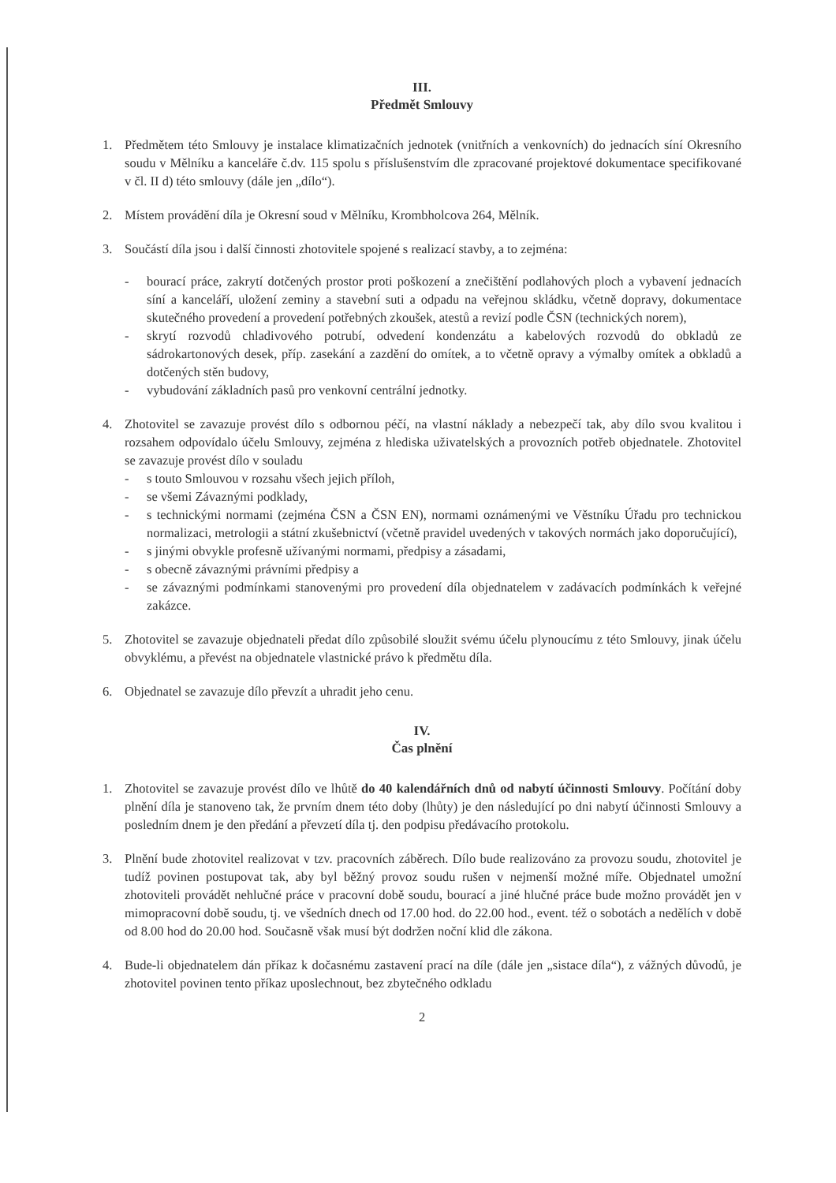III.
Předmět Smlouvy
1. Předmětem této Smlouvy je instalace klimatizačních jednotek (vnitřních a venkovních) do jednacích síní Okresního soudu v Mělníku a kanceláře č.dv. 115 spolu s příslušenstvím dle zpracované projektové dokumentace specifikované v čl. II d) této smlouvy (dále jen „dílo“).
2. Místem provádění díla je Okresní soud v Mělníku, Krombholcova 264, Mělník.
3. Součástí díla jsou i další činnosti zhotovitele spojené s realizací stavby, a to zejména:
- bourací práce, zakrytí dotčených prostor proti poškození a znečištění podlahových ploch a vybavení jednacích síní a kanceláří, uložení zeminy a stavební suti a odpadu na veřejnou skládku, včetně dopravy, dokumentace skutečného provedení a provedení potřebných zkoušek, atestů a revizí podle ČSN (technických norem),
- skrytí rozvodů chladivového potrubí, odvedení kondenzátu a kabelových rozvodů do obkladů ze sádrokartonových desek, příp. zasekání a zazdění do omítek, a to včetně opravy a výmalby omítek a obkladů a dotčených stěn budovy,
- vybudování základních pasů pro venkovní centrální jednotky.
4. Zhotovitel se zavazuje provést dílo s odbornou péčí, na vlastní náklady a nebezpečí tak, aby dílo svou kvalitou i rozsahem odpovídalo účelu Smlouvy, zejména z hlediska uživatelských a provozních potřeb objednatele. Zhotovitel se zavazuje provést dílo v souladu
- s touto Smlouvou v rozsahu všech jejich příloh,
- se všemi Závaznými podklady,
- s technickými normami (zejména ČSN a ČSN EN), normami oznámenými ve Věstníku Úřadu pro technickou normalizaci, metrologii a státní zkušebnictví (včetně pravidel uvedených v takových normách jako doporučující),
- s jinými obvykle profesně užívanými normami, předpisy a zásadami,
- s obecně závaznými právními předpisy a
- se závaznými podmínkami stanovenými pro provedení díla objednatelem v zadávacích podmínkách k veřejné zakázce.
5. Zhotovitel se zavazuje objednateli předat dílo způsobilé sloužit svému účelu plynoucímu z této Smlouvy, jinak účelu obvyklému, a převést na objednatele vlastnické právo k předmětu díla.
6. Objednatel se zavazuje dílo převzít a uhradit jeho cenu.
IV.
Čas plnění
1. Zhotovitel se zavazuje provést dílo ve lhůtě do 40 kalendářních dnů od nabytí účinnosti Smlouvy. Počítání doby plnění díla je stanoveno tak, že prvním dnem této doby (lhůty) je den následující po dni nabytí účinnosti Smlouvy a posledním dnem je den předání a převzetí díla tj. den podpisu předávacího protokolu.
3. Plnění bude zhotovitel realizovat v tzv. pracovních záběrech. Dílo bude realizováno za provozu soudu, zhotovitel je tudíž povinen postupovat tak, aby byl běžný provoz soudu rušen v nejmenší možné míře. Objednatel umožní zhotoviteli provádět nehlučné práce v pracovní době soudu, bourací a jiné hlučné práce bude možno provádět jen v mimopracovní době soudu, tj. ve všedních dnech od 17.00 hod. do 22.00 hod., event. též o sobotách a nedělích v době od 8.00 hod do 20.00 hod. Současně však musí být dodržen noční klid dle zákona.
4. Bude-li objednatelem dán příkaz k dočasnému zastavení prací na díle (dále jen „sistace díla“), z vážných důvodů, je zhotovitel povinen tento příkaz uposlechnout, bez zbytečného odkladu
2